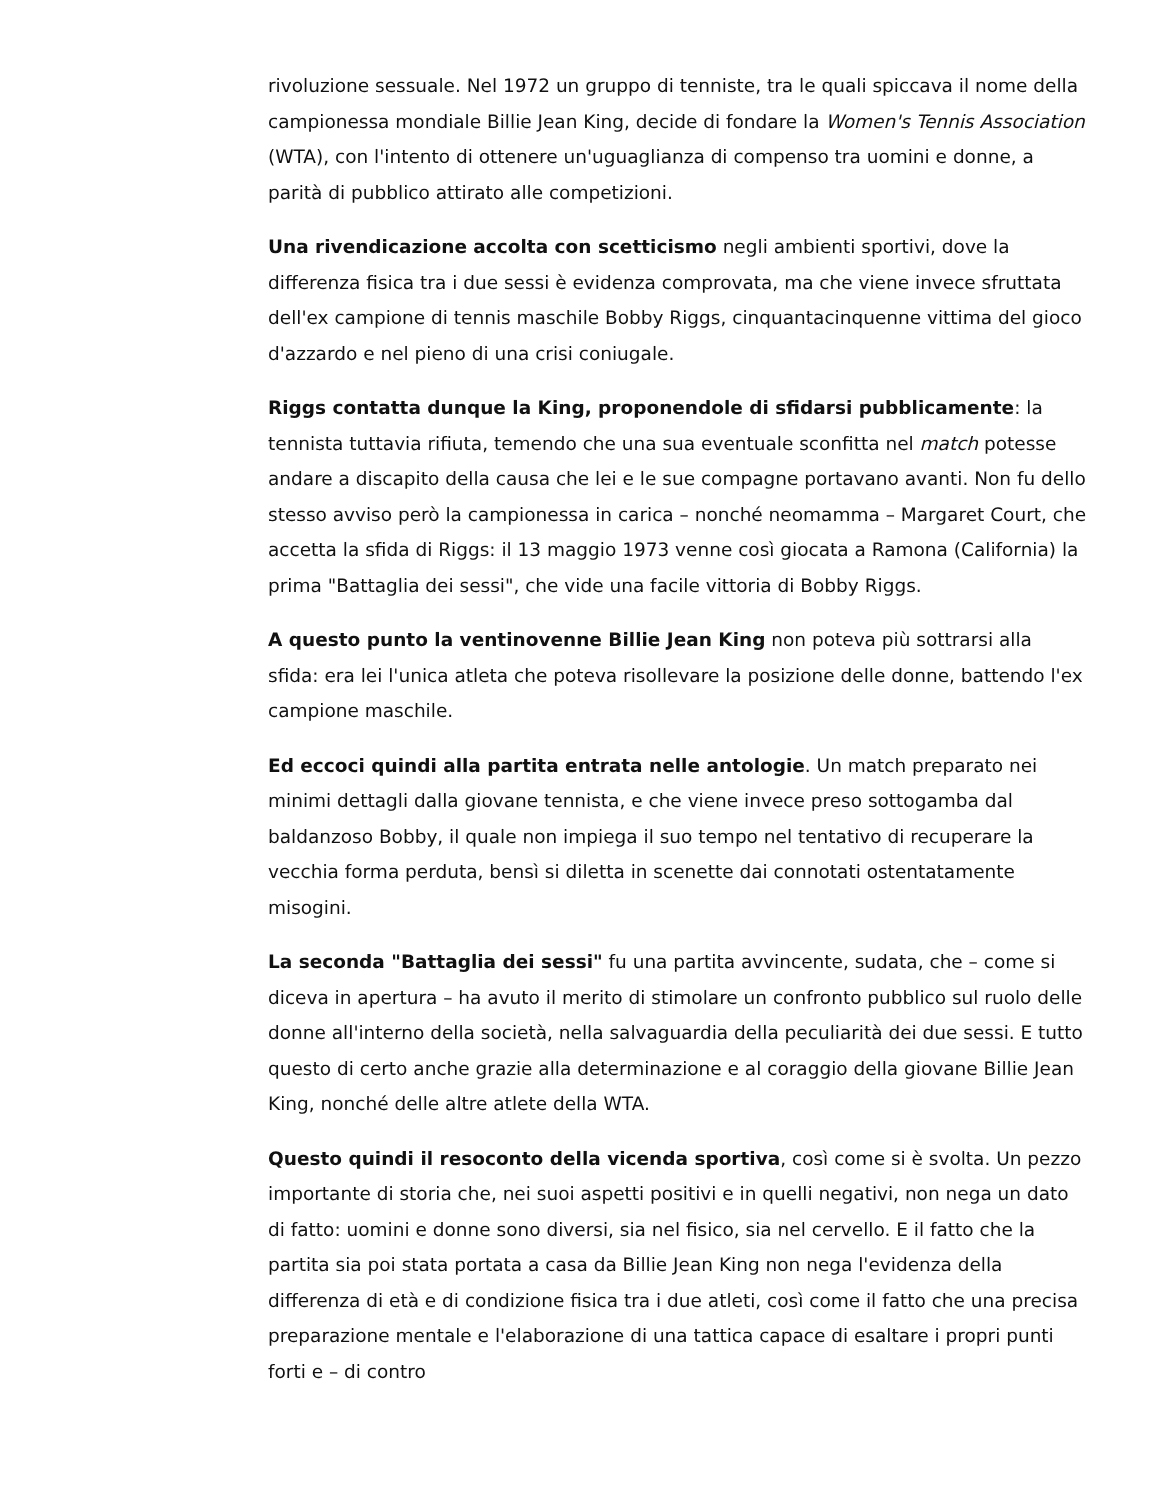rivoluzione sessuale. Nel 1972 un gruppo di tenniste, tra le quali spiccava il nome della campionessa mondiale Billie Jean King, decide di fondare la Women's Tennis Association (WTA), con l'intento di ottenere un'uguaglianza di compenso tra uomini e donne, a parità di pubblico attirato alle competizioni.
Una rivendicazione accolta con scetticismo negli ambienti sportivi, dove la differenza fisica tra i due sessi è evidenza comprovata, ma che viene invece sfruttata dell'ex campione di tennis maschile Bobby Riggs, cinquantacinquenne vittima del gioco d'azzardo e nel pieno di una crisi coniugale.
Riggs contatta dunque la King, proponendole di sfidarsi pubblicamente: la tennista tuttavia rifiuta, temendo che una sua eventuale sconfitta nel match potesse andare a discapito della causa che lei e le sue compagne portavano avanti. Non fu dello stesso avviso però la campionessa in carica – nonché neomamma – Margaret Court, che accetta la sfida di Riggs: il 13 maggio 1973 venne così giocata a Ramona (California) la prima "Battaglia dei sessi", che vide una facile vittoria di Bobby Riggs.
A questo punto la ventinovenne Billie Jean King non poteva più sottrarsi alla sfida: era lei l'unica atleta che poteva risollevare la posizione delle donne, battendo l'ex campione maschile.
Ed eccoci quindi alla partita entrata nelle antologie. Un match preparato nei minimi dettagli dalla giovane tennista, e che viene invece preso sottogamba dal baldanzoso Bobby, il quale non impiega il suo tempo nel tentativo di recuperare la vecchia forma perduta, bensì si diletta in scenette dai connotati ostentatamente misogini.
La seconda "Battaglia dei sessi" fu una partita avvincente, sudata, che – come si diceva in apertura – ha avuto il merito di stimolare un confronto pubblico sul ruolo delle donne all'interno della società, nella salvaguardia della peculiarità dei due sessi. E tutto questo di certo anche grazie alla determinazione e al coraggio della giovane Billie Jean King, nonché delle altre atlete della WTA.
Questo quindi il resoconto della vicenda sportiva, così come si è svolta. Un pezzo importante di storia che, nei suoi aspetti positivi e in quelli negativi, non nega un dato di fatto: uomini e donne sono diversi, sia nel fisico, sia nel cervello. E il fatto che la partita sia poi stata portata a casa da Billie Jean King non nega l'evidenza della differenza di età e di condizione fisica tra i due atleti, così come il fatto che una precisa preparazione mentale e l'elaborazione di una tattica capace di esaltare i propri punti forti e – di contro